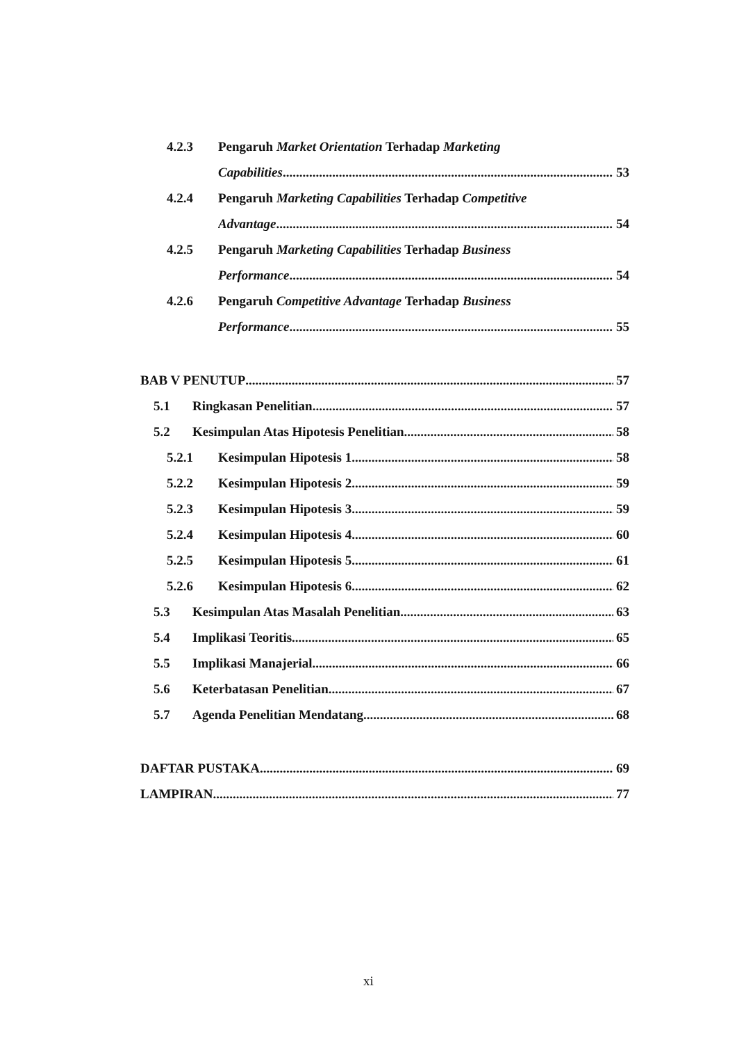4.2.3 Pengaruh Market Orientation Terhadap Marketing
Capabilities 53
4.2.4 Pengaruh Marketing Capabilities Terhadap Competitive
Advantage 54
4.2.5 Pengaruh Marketing Capabilities Terhadap Business
Performance 54
4.2.6 Pengaruh Competitive Advantage Terhadap Business
Performance 55
BAB V PENUTUP 57
5.1 Ringkasan Penelitian 57
5.2 Kesimpulan Atas Hipotesis Penelitian 58
5.2.1 Kesimpulan Hipotesis 1 58
5.2.2 Kesimpulan Hipotesis 2 59
5.2.3 Kesimpulan Hipotesis 3 59
5.2.4 Kesimpulan Hipotesis 4 60
5.2.5 Kesimpulan Hipotesis 5 61
5.2.6 Kesimpulan Hipotesis 6 62
5.3 Kesimpulan Atas Masalah Penelitian 63
5.4 Implikasi Teoritis 65
5.5 Implikasi Manajerial 66
5.6 Keterbatasan Penelitian 67
5.7 Agenda Penelitian Mendatang 68
DAFTAR PUSTAKA 69
LAMPIRAN 77
xi